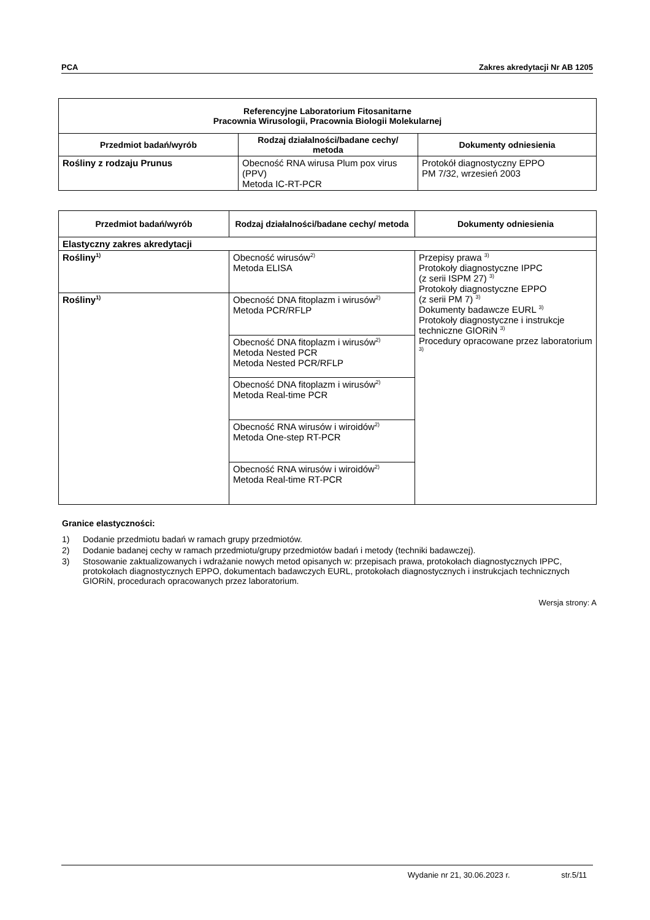PCA Zakres akredytacji Nr AB 1205
| Referencyjne Laboratorium Fitosanitarne Pracownia Wirusologii, Pracownia Biologii Molekularnej | | |
| --- | --- | --- |
| Przedmiot badań/wyrób | Rodzaj działalności/badane cechy/ metoda | Dokumenty odniesienia |
| Rośliny z rodzaju Prunus | Obecność RNA wirusa Plum pox virus (PPV) Metoda IC-RT-PCR | Protokół diagnostyczny EPPO PM 7/32, wrzesień 2003 |
| Przedmiot badań/wyrób | Rodzaj działalności/badane cechy/ metoda | Dokumenty odniesienia |
| --- | --- | --- |
| Elastyczny zakres akredytacji | | |
| Rośliny<sup>1)</sup> | Obecność wirusów<sup>2)</sup> Metoda ELISA | Przepisy prawa <sup>3)</sup> Protokoły diagnostyczne IPPC (z serii ISPM 27) <sup>3)</sup> Protokoły diagnostyczne EPPO (z serii PM 7) <sup>3)</sup> Dokumenty badawcze EURL <sup>3)</sup> Protokoły diagnostyczne i instrukcje techniczne GIORiN <sup>3)</sup> Procedury opracowane przez laboratorium <sup>3)</sup> |
| Rośliny<sup>1)</sup> | Obecność DNA fitoplazm i wirusów<sup>2)</sup> Metoda PCR/RFLP | |
| | Obecność DNA fitoplazm i wirusów<sup>2)</sup> Metoda Nested PCR Metoda Nested PCR/RFLP | |
| | Obecność DNA fitoplazm i wirusów<sup>2)</sup> Metoda Real-time PCR | |
| | Obecność RNA wirusów i wiroidów<sup>2)</sup> Metoda One-step RT-PCR | |
| | Obecność RNA wirusów i wiroidów<sup>2)</sup> Metoda Real-time RT-PCR | |
Granice elastyczności:
1) Dodanie przedmiotu badań w ramach grupy przedmiotów.
2) Dodanie badanej cechy w ramach przedmiotu/grupy przedmiotów badań i metody (techniki badawczej).
3) Stosowanie zaktualizowanych i wdrażanie nowych metod opisanych w: przepisach prawa, protokołach diagnostycznych IPPC, protokołach diagnostycznych EPPO, dokumentach badawczych EURL, protokołach diagnostycznych i instrukcjach technicznych GIORiN, procedurach opracowanych przez laboratorium.
Wersja strony: A
Wydanie nr 21, 30.06.2023 r. str.5/11